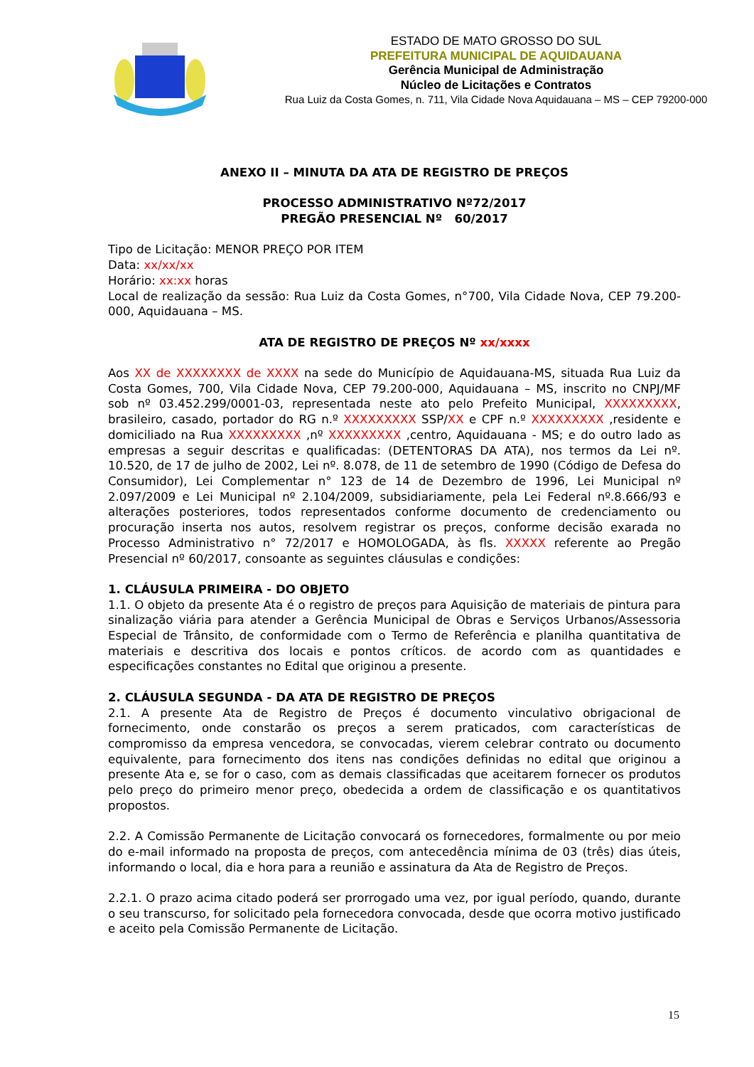ESTADO DE MATO GROSSO DO SUL
PREFEITURA MUNICIPAL DE AQUIDAUANA
Gerência Municipal de Administração
Núcleo de Licitações e Contratos
Rua Luiz da Costa Gomes, n. 711, Vila Cidade Nova Aquidauana – MS – CEP 79200-000
ANEXO II – MINUTA DA ATA DE REGISTRO DE PREÇOS
PROCESSO ADMINISTRATIVO Nº72/2017
PREGÃO PRESENCIAL Nº 60/2017
Tipo de Licitação: MENOR PREÇO POR ITEM
Data: xx/xx/xx
Horário: xx:xx horas
Local de realização da sessão: Rua Luiz da Costa Gomes, n°700, Vila Cidade Nova, CEP 79.200-000, Aquidauana – MS.
ATA DE REGISTRO DE PREÇOS Nº xx/xxxx
Aos XX de XXXXXXXX de XXXX na sede do Município de Aquidauana-MS, situada Rua Luiz da Costa Gomes, 700, Vila Cidade Nova, CEP 79.200-000, Aquidauana – MS, inscrito no CNPJ/MF sob nº 03.452.299/0001-03, representada neste ato pelo Prefeito Municipal, XXXXXXXXX, brasileiro, casado, portador do RG n.º XXXXXXXXX SSP/XX e CPF n.º XXXXXXXXX ,residente e domiciliado na Rua XXXXXXXXX ,nº XXXXXXXXX ,centro, Aquidauana - MS; e do outro lado as empresas a seguir descritas e qualificadas: (DETENTORAS DA ATA), nos termos da Lei nº. 10.520, de 17 de julho de 2002, Lei nº. 8.078, de 11 de setembro de 1990 (Código de Defesa do Consumidor), Lei Complementar n° 123 de 14 de Dezembro de 1996, Lei Municipal nº 2.097/2009 e Lei Municipal nº 2.104/2009, subsidiariamente, pela Lei Federal nº.8.666/93 e alterações posteriores, todos representados conforme documento de credenciamento ou procuração inserta nos autos, resolvem registrar os preços, conforme decisão exarada no Processo Administrativo n° 72/2017 e HOMOLOGADA, às fls. XXXXX referente ao Pregão Presencial nº 60/2017, consoante as seguintes cláusulas e condições:
1. CLÁUSULA PRIMEIRA - DO OBJETO
1.1. O objeto da presente Ata é o registro de preços para Aquisição de materiais de pintura para sinalização viária para atender a Gerência Municipal de Obras e Serviços Urbanos/Assessoria Especial de Trânsito, de conformidade com o Termo de Referência e planilha quantitativa de materiais e descritiva dos locais e pontos críticos. de acordo com as quantidades e especificações constantes no Edital que originou a presente.
2. CLÁUSULA SEGUNDA - DA ATA DE REGISTRO DE PREÇOS
2.1. A presente Ata de Registro de Preços é documento vinculativo obrigacional de fornecimento, onde constarão os preços a serem praticados, com características de compromisso da empresa vencedora, se convocadas, vierem celebrar contrato ou documento equivalente, para fornecimento dos itens nas condições definidas no edital que originou a presente Ata e, se for o caso, com as demais classificadas que aceitarem fornecer os produtos pelo preço do primeiro menor preço, obedecida a ordem de classificação e os quantitativos propostos.
2.2. A Comissão Permanente de Licitação convocará os fornecedores, formalmente ou por meio do e-mail informado na proposta de preços, com antecedência mínima de 03 (três) dias úteis, informando o local, dia e hora para a reunião e assinatura da Ata de Registro de Preços.
2.2.1. O prazo acima citado poderá ser prorrogado uma vez, por igual período, quando, durante o seu transcurso, for solicitado pela fornecedora convocada, desde que ocorra motivo justificado e aceito pela Comissão Permanente de Licitação.
15